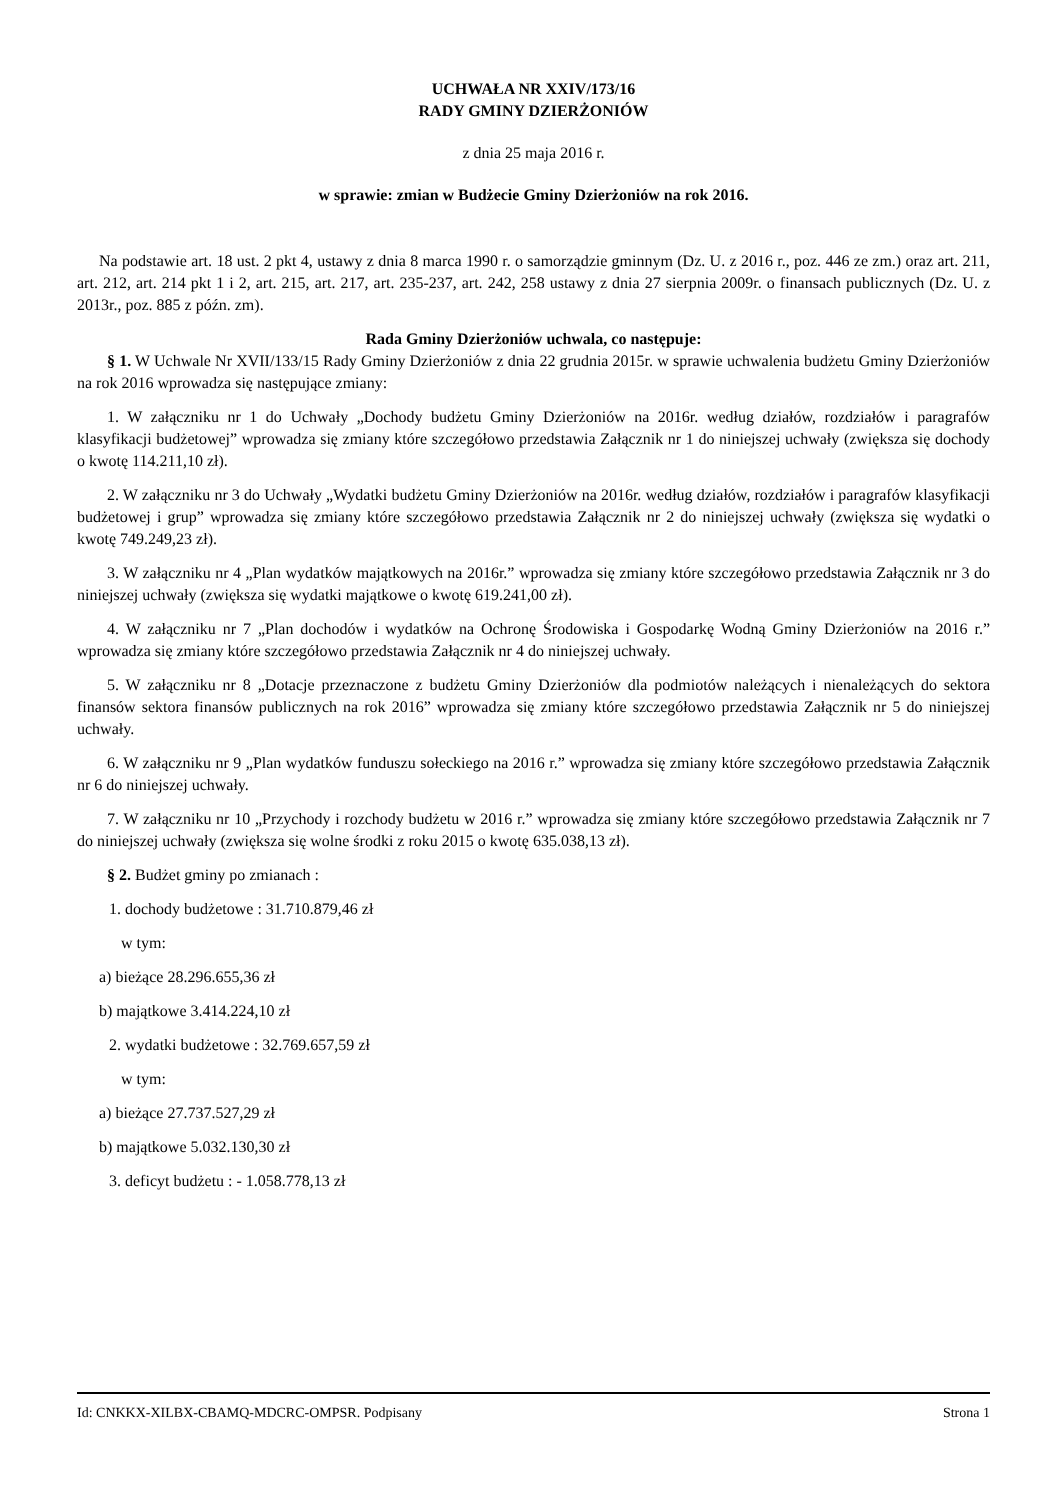UCHWAŁA NR XXIV/173/16
RADY GMINY DZIERŻONIÓW
z dnia 25 maja 2016 r.
w sprawie: zmian w Budżecie Gminy Dzierżoniów na rok 2016.
Na podstawie art. 18 ust. 2 pkt 4, ustawy z dnia 8 marca 1990 r. o samorządzie gminnym (Dz. U. z 2016 r., poz. 446 ze zm.) oraz art. 211, art. 212, art. 214 pkt 1 i 2, art. 215, art. 217, art. 235-237, art. 242, 258 ustawy z dnia 27 sierpnia 2009r. o finansach publicznych (Dz. U. z 2013r., poz. 885 z późn. zm).
Rada Gminy Dzierżoniów uchwala, co następuje:
§ 1. W Uchwale Nr XVII/133/15 Rady Gminy Dzierżoniów z dnia 22 grudnia 2015r. w sprawie uchwalenia budżetu Gminy Dzierżoniów na rok 2016 wprowadza się następujące zmiany:
1. W załączniku nr 1 do Uchwały „Dochody budżetu Gminy Dzierżoniów na 2016r. według działów, rozdziałów i paragrafów klasyfikacji budżetowej” wprowadza się zmiany które szczegółowo przedstawia Załącznik nr 1 do niniejszej uchwały (zwiększa się dochody o kwotę 114.211,10 zł).
2. W załączniku nr 3 do Uchwały „Wydatki budżetu Gminy Dzierżoniów na 2016r. według działów, rozdziałów i paragrafów klasyfikacji budżetowej i grup” wprowadza się zmiany które szczegółowo przedstawia Załącznik nr 2 do niniejszej uchwały (zwiększa się wydatki o kwotę 749.249,23 zł).
3. W załączniku nr 4 „Plan wydatków majątkowych na 2016r.” wprowadza się zmiany które szczegółowo przedstawia Załącznik nr 3 do niniejszej uchwały (zwiększa się wydatki majątkowe o kwotę 619.241,00 zł).
4. W załączniku nr 7 „Plan dochodów i wydatków na Ochronę Środowiska i Gospodarkę Wodną Gminy Dzierżoniów na 2016 r.” wprowadza się zmiany które szczegółowo przedstawia Załącznik nr 4 do niniejszej uchwały.
5. W załączniku nr 8 „Dotacje przeznaczone z budżetu Gminy Dzierżoniów dla podmiotów należących i nienależących do sektora finansów sektora finansów publicznych na rok 2016” wprowadza się zmiany które szczegółowo przedstawia Załącznik nr 5 do niniejszej uchwały.
6. W załączniku nr 9 „Plan wydatków funduszu sołeckiego na 2016 r.” wprowadza się zmiany które szczegółowo przedstawia Załącznik nr 6 do niniejszej uchwały.
7. W załączniku nr 10 „Przychody i rozchody budżetu w 2016 r.” wprowadza się zmiany które szczegółowo przedstawia Załącznik nr 7 do niniejszej uchwały (zwiększa się wolne środki z roku 2015 o kwotę 635.038,13 zł).
§ 2. Budżet gminy po zmianach :
1. dochody budżetowe : 31.710.879,46 zł
w tym:
a) bieżące 28.296.655,36 zł
b) majątkowe 3.414.224,10 zł
2. wydatki budżetowe : 32.769.657,59 zł
w tym:
a) bieżące 27.737.527,29 zł
b) majątkowe 5.032.130,30 zł
3. deficyt budżetu : - 1.058.778,13 zł
Id: CNKKX-XILBX-CBAMQ-MDCRC-OMPSR. Podpisany Strona 1